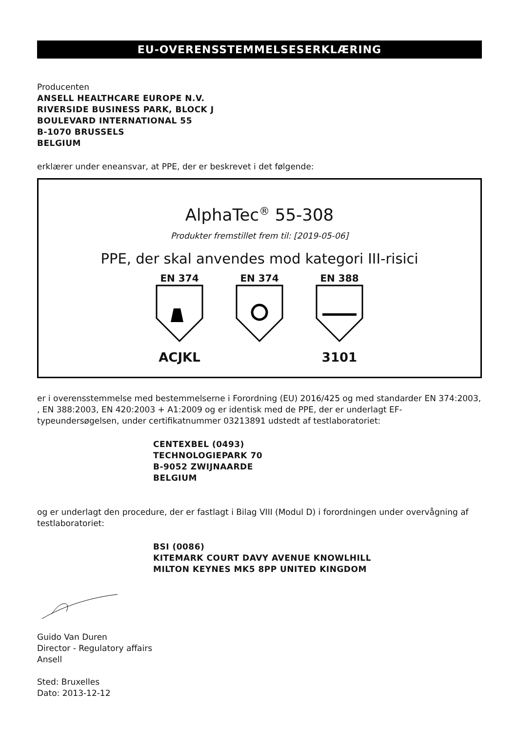EU-OVERENSSTEMMELSESERKLÆRING
Producenten
ANSELL HEALTHCARE EUROPE N.V.
RIVERSIDE BUSINESS PARK, BLOCK J
BOULEVARD INTERNATIONAL 55
B-1070 BRUSSELS
BELGIUM
erklærer under eneansvar, at PPE, der er beskrevet i det følgende:
AlphaTec<sup>®</sup> 55-308
Produkter fremstillet frem til: [2019-05-06]
PPE, der skal anvendes mod kategori III-risici
EN 374
ACJKL
EN 374 EN 388
3101
er i overensstemmelse med bestemmelserne i Forordning (EU) 2016/425 og med standarder EN 374:2003, , EN 388:2003, EN 420:2003 + A1:2009 og er identisk med de PPE, der er underlagt EF-typeundersøgelsen, under certifikatnummer 03213891 udstedt af testlaboratoriet:
CENTEXBEL (0493)
TECHNOLOGIEPARK 70
B-9052 ZWIJNAARDE
BELGIUM
og er underlagt den procedure, der er fastlagt i Bilag VIII (Modul D) i forordningen under overvågning af testlaboratoriet:
BSI (0086)
KITEMARK COURT DAVY AVENUE KNOWLHILL
MILTON KEYNES MK5 8PP UNITED KINGDOM
Guido Van Duren
Director - Regulatory affairs
Ansell
Sted: Bruxelles
Dato: 2013-12-12